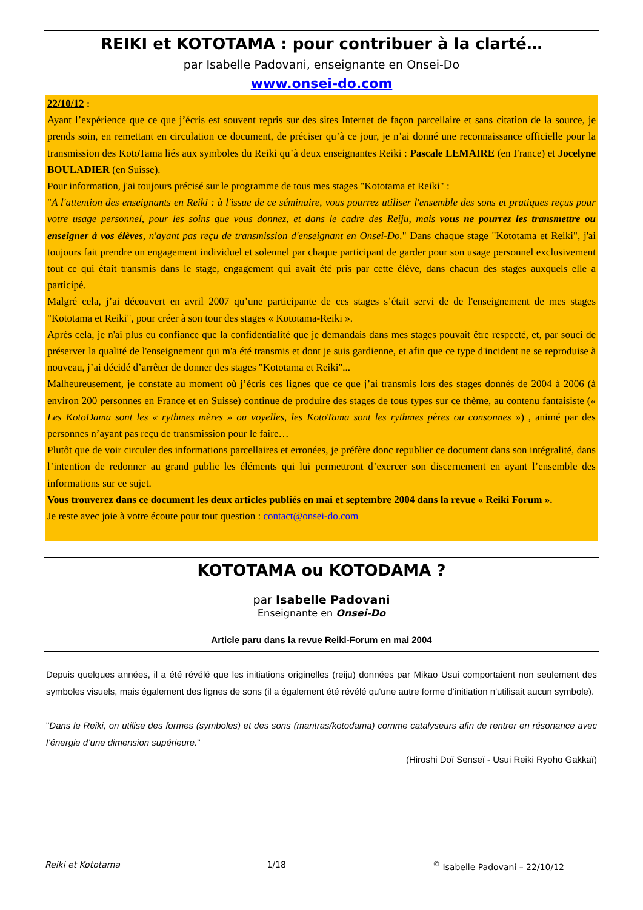REIKI et KOTOTAMA : pour contribuer à la clarté…
par Isabelle Padovani, enseignante en Onsei-Do
www.onsei-do.com
22/10/12 :
Ayant l’expérience que ce que j’écris est souvent repris sur des sites Internet de façon parcellaire et sans citation de la source, je prends soin, en remettant en circulation ce document, de préciser qu’à ce jour, je n’ai donné une reconnaissance officielle pour la transmission des KotoTama liés aux symboles du Reiki qu’à deux enseignantes Reiki : Pascale LEMAIRE (en France) et Jocelyne BOULADIER (en Suisse).
Pour information, j'ai toujours précisé sur le programme de tous mes stages "Kototama et Reiki" :
"A l'attention des enseignants en Reiki : à l'issue de ce séminaire, vous pourrez utiliser l'ensemble des sons et pratiques reçus pour votre usage personnel, pour les soins que vous donnez, et dans le cadre des Reiju, mais vous ne pourrez les transmettre ou enseigner à vos élèves, n'ayant pas reçu de transmission d'enseignant en Onsei-Do." Dans chaque stage "Kototama et Reiki", j'ai toujours fait prendre un engagement individuel et solennel par chaque participant de garder pour son usage personnel exclusivement tout ce qui était transmis dans le stage, engagement qui avait été pris par cette élève, dans chacun des stages auxquels elle a participé.
Malgré cela, j’ai découvert en avril 2007 qu’une participante de ces stages s’était servi de de l'enseignement de mes stages "Kototama et Reiki", pour créer à son tour des stages « Kototama-Reiki ».
Après cela, je n'ai plus eu confiance que la confidentialité que je demandais dans mes stages pouvait être respecté, et, par souci de préserver la qualité de l'enseignement qui m'a été transmis et dont je suis gardienne, et afin que ce type d'incident ne se reproduise à nouveau, j’ai décidé d’arrêter de donner des stages "Kototama et Reiki"...
Malheureusement, je constate au moment où j’écris ces lignes que ce que j’ai transmis lors des stages donnés de 2004 à 2006 (à environ 200 personnes en France et en Suisse) continue de produire des stages de tous types sur ce thème, au contenu fantaisiste (« Les KotoDama sont les « rythmes mères » ou voyelles, les KotoTama sont les rythmes pères ou consonnes ») , animé par des personnes n’ayant pas reçu de transmission pour le faire…
Plutôt que de voir circuler des informations parcellaires et erronées, je préfère donc republier ce document dans son intégralité, dans l’intention de redonner au grand public les éléments qui lui permettront d’exercer son discernement en ayant l’ensemble des informations sur ce sujet.
Vous trouverez dans ce document les deux articles publiés en mai et septembre 2004 dans la revue « Reiki Forum ».
Je reste avec joie à votre écoute pour tout question : contact@onsei-do.com
KOTOTAMA ou KOTODAMA ?
par Isabelle Padovani
Enseignante en Onsei-Do
Article paru dans la revue Reiki-Forum en mai 2004
Depuis quelques années, il a été révélé que les initiations originelles (reiju) données par Mikao Usui comportaient non seulement des symboles visuels, mais également des lignes de sons (il a également été révélé qu'une autre forme d'initiation n'utilisait aucun symbole).
"Dans le Reiki, on utilise des formes (symboles) et des sons (mantras/kotodama) comme catalyseurs afin de rentrer en résonance avec l’énergie d’une dimension supérieure."
(Hiroshi Doï Senseï - Usui Reiki Ryoho Gakkaï)
Reiki et Kototama 1/18 <sup>©</sup> Isabelle Padovani – 22/10/12